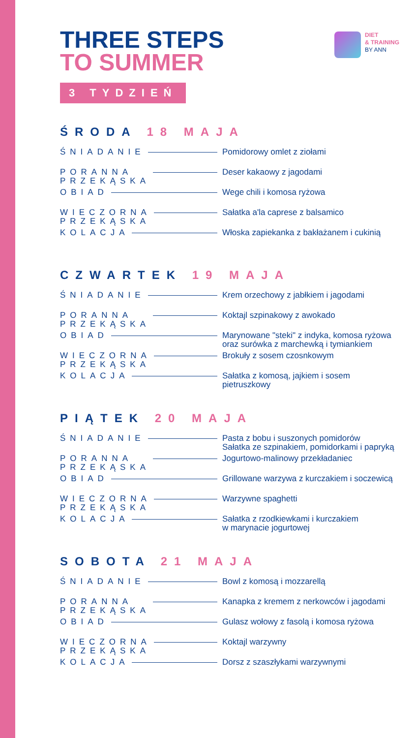THREE STEPS
TO SUMMER
DIET
& TRAINING
BY ANN
3 TYDZIEŃ
ŚRODA 18 MAJA
ŚNIADANIE Pomidorowy omlet z ziołami
PORANNA
PRZEKĄSKA
Deser kakaowy z jagodami
OBIAD Wege chili i komosa ryżowa
WIECZORNA
PRZEKĄSKA
Sałatka a'la caprese z balsamico
KOLACJA Włoska zapiekanka z bakłażanem i cukinią
CZWARTEK 19 MAJA
ŚNIADANIE Krem orzechowy z jabłkiem i jagodami
PORANNA
PRZEKĄSKA
Koktajl szpinakowy z awokado
OBIAD Marynowane "steki" z indyka, komosa ryżowa oraz surówka z marchewką i tymiankiem
WIECZORNA
PRZEKĄSKA
Brokuły z sosem czosnkowym
KOLACJA Sałatka z komosą, jajkiem i sosem pietruszkowy
PIĄTEK 20 MAJA
ŚNIADANIE Pasta z bobu i suszonych pomidorów
Sałatka ze szpinakiem, pomidorkami i papryką
PORANNA
PRZEKĄSKA
Jogurtowo-malinowy przekładaniec
OBIAD Grillowane warzywa z kurczakiem i soczewicą
WIECZORNA
PRZEKĄSKA
Warzywne spaghetti
KOLACJA Sałatka z rzodkiewkami i kurczakiem
w marynacie jogurtowej
SOBOTA 21 MAJA
ŚNIADANIE Bowl z komosą i mozzarellą
PORANNA
PRZEKĄSKA
Kanapka z kremem z nerkowców i jagodami
OBIAD Gulasz wołowy z fasolą i komosa ryżowa
WIECZORNA
PRZEKĄSKA
Koktajl warzywny
KOLACJA Dorsz z szaszłykami warzywnymi